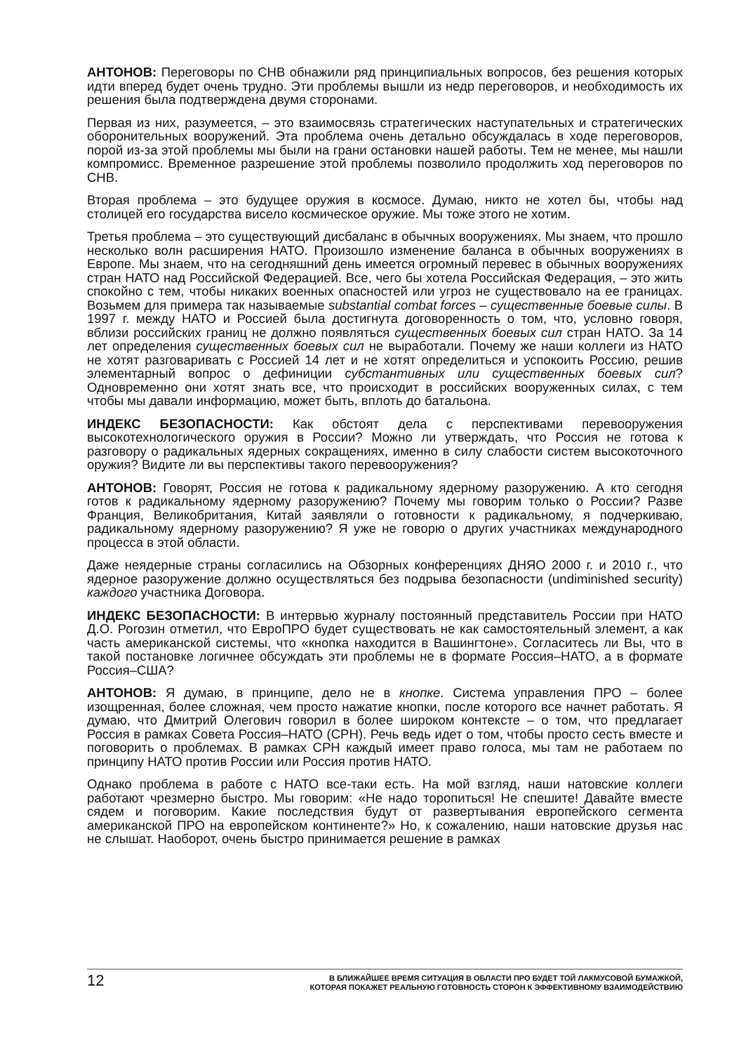АНТОНОВ: Переговоры по СНВ обнажили ряд принципиальных вопросов, без решения которых идти вперед будет очень трудно. Эти проблемы вышли из недр переговоров, и необходимость их решения была подтверждена двумя сторонами.
Первая из них, разумеется, – это взаимосвязь стратегических наступательных и стратегических оборонительных вооружений. Эта проблема очень детально обсуждалась в ходе переговоров, порой из-за этой проблемы мы были на грани остановки нашей работы. Тем не менее, мы нашли компромисс. Временное разрешение этой проблемы позволило продолжить ход переговоров по СНВ.
Вторая проблема – это будущее оружия в космосе. Думаю, никто не хотел бы, чтобы над столицей его государства висело космическое оружие. Мы тоже этого не хотим.
Третья проблема – это существующий дисбаланс в обычных вооружениях. Мы знаем, что прошло несколько волн расширения НАТО. Произошло изменение баланса в обычных вооружениях в Европе. Мы знаем, что на сегодняшний день имеется огромный перевес в обычных вооружениях стран НАТО над Российской Федерацией. Все, чего бы хотела Российская Федерация, – это жить спокойно с тем, чтобы никаких военных опасностей или угроз не существовало на ее границах. Возьмем для примера так называемые substantial combat forces – существенные боевые силы. В 1997 г. между НАТО и Россией была достигнута договоренность о том, что, условно говоря, вблизи российских границ не должно появляться существенных боевых сил стран НАТО. За 14 лет определения существенных боевых сил не выработали. Почему же наши коллеги из НАТО не хотят разговаривать с Россией 14 лет и не хотят определиться и успокоить Россию, решив элементарный вопрос о дефиниции субстантивных или существенных боевых сил? Одновременно они хотят знать все, что происходит в российских вооруженных силах, с тем чтобы мы давали информацию, может быть, вплоть до батальона.
ИНДЕКС БЕЗОПАСНОСТИ: Как обстоят дела с перспективами перевооружения высокотехнологического оружия в России? Можно ли утверждать, что Россия не готова к разговору о радикальных ядерных сокращениях, именно в силу слабости систем высокоточного оружия? Видите ли вы перспективы такого перевооружения?
АНТОНОВ: Говорят, Россия не готова к радикальному ядерному разоружению. А кто сегодня готов к радикальному ядерному разоружению? Почему мы говорим только о России? Разве Франция, Великобритания, Китай заявляли о готовности к радикальному, я подчеркиваю, радикальному ядерному разоружению? Я уже не говорю о других участниках международного процесса в этой области.
Даже неядерные страны согласились на Обзорных конференциях ДНЯО 2000 г. и 2010 г., что ядерное разоружение должно осуществляться без подрыва безопасности (undiminished security) каждого участника Договора.
ИНДЕКС БЕЗОПАСНОСТИ: В интервью журналу постоянный представитель России при НАТО Д.О. Рогозин отметил, что ЕвроПРО будет существовать не как самостоятельный элемент, а как часть американской системы, что «кнопка находится в Вашингтоне». Согласитесь ли Вы, что в такой постановке логичнее обсуждать эти проблемы не в формате Россия–НАТО, а в формате Россия–США?
АНТОНОВ: Я думаю, в принципе, дело не в кнопке. Система управления ПРО – более изощренная, более сложная, чем просто нажатие кнопки, после которого все начнет работать. Я думаю, что Дмитрий Олегович говорил в более широком контексте – о том, что предлагает Россия в рамках Совета Россия–НАТО (СРН). Речь ведь идет о том, чтобы просто сесть вместе и поговорить о проблемах. В рамках СРН каждый имеет право голоса, мы там не работаем по принципу НАТО против России или Россия против НАТО.
Однако проблема в работе с НАТО все-таки есть. На мой взгляд, наши натовские коллеги работают чрезмерно быстро. Мы говорим: «Не надо торопиться! Не спешите! Давайте вместе сядем и поговорим. Какие последствия будут от развертывания европейского сегмента американской ПРО на европейском континенте?» Но, к сожалению, наши натовские друзья нас не слышат. Наоборот, очень быстро принимается решение в рамках
12
В БЛИЖАЙШЕЕ ВРЕМЯ СИТУАЦИЯ В ОБЛАСТИ ПРО БУДЕТ ТОЙ ЛАКМУСОВОЙ БУМАЖКОЙ,
КОТОРАЯ ПОКАЖЕТ РЕАЛЬНУЮ ГОТОВНОСТЬ СТОРОН К ЭФФЕКТИВНОМУ ВЗАИМОДЕЙСТВИЮ